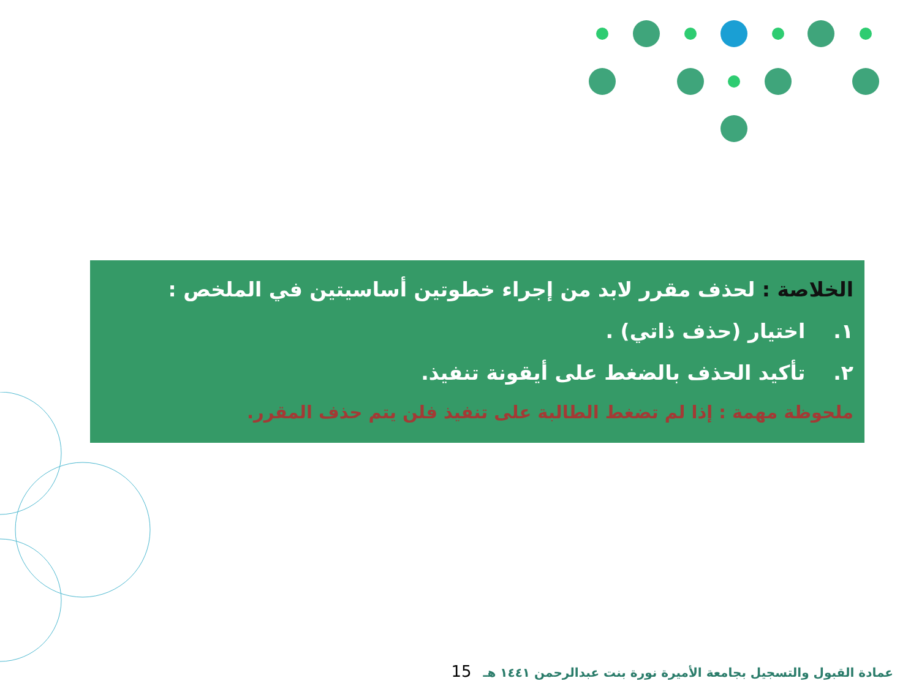الخلاصة : لحذف مقرر لابد من إجراء خطوتين أساسيتين في الملخص :
١. اختيار (حذف ذاتي) .
٢. تأكيد الحذف بالضغط على أيقونة تنفيذ.
ملحوظة مهمة : إذا لم تضغط الطالبة على تنفيذ فلن يتم حذف المقرر.
عمادة القبول والتسجيل بجامعة الأميرة نورة بنت عبدالرحمن ١٤٤١ هـ 15